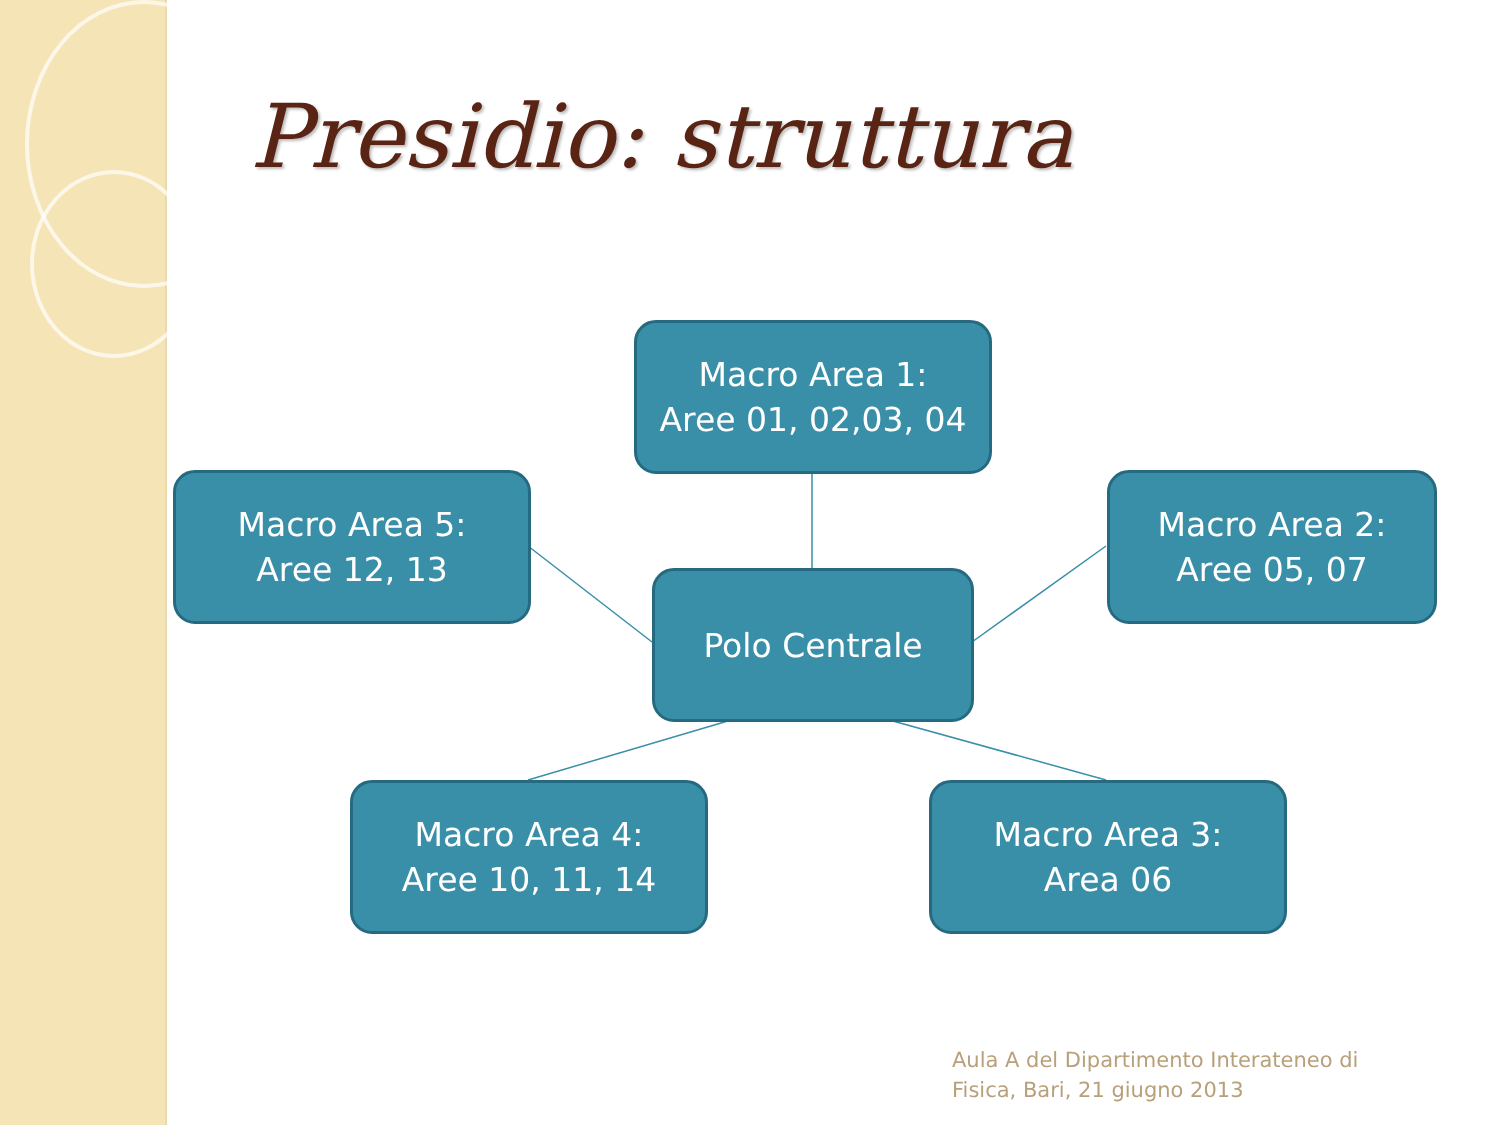Presidio: struttura
Macro Area 1:
Aree 01, 02,03, 04
Macro Area 5:
Aree 12, 13
Macro Area 2:
Aree 05, 07
Polo Centrale
Macro Area 4:
Aree 10, 11, 14
Macro Area 3:
Area 06
Aula A del Dipartimento Interateneo di
Fisica, Bari, 21 giugno 2013